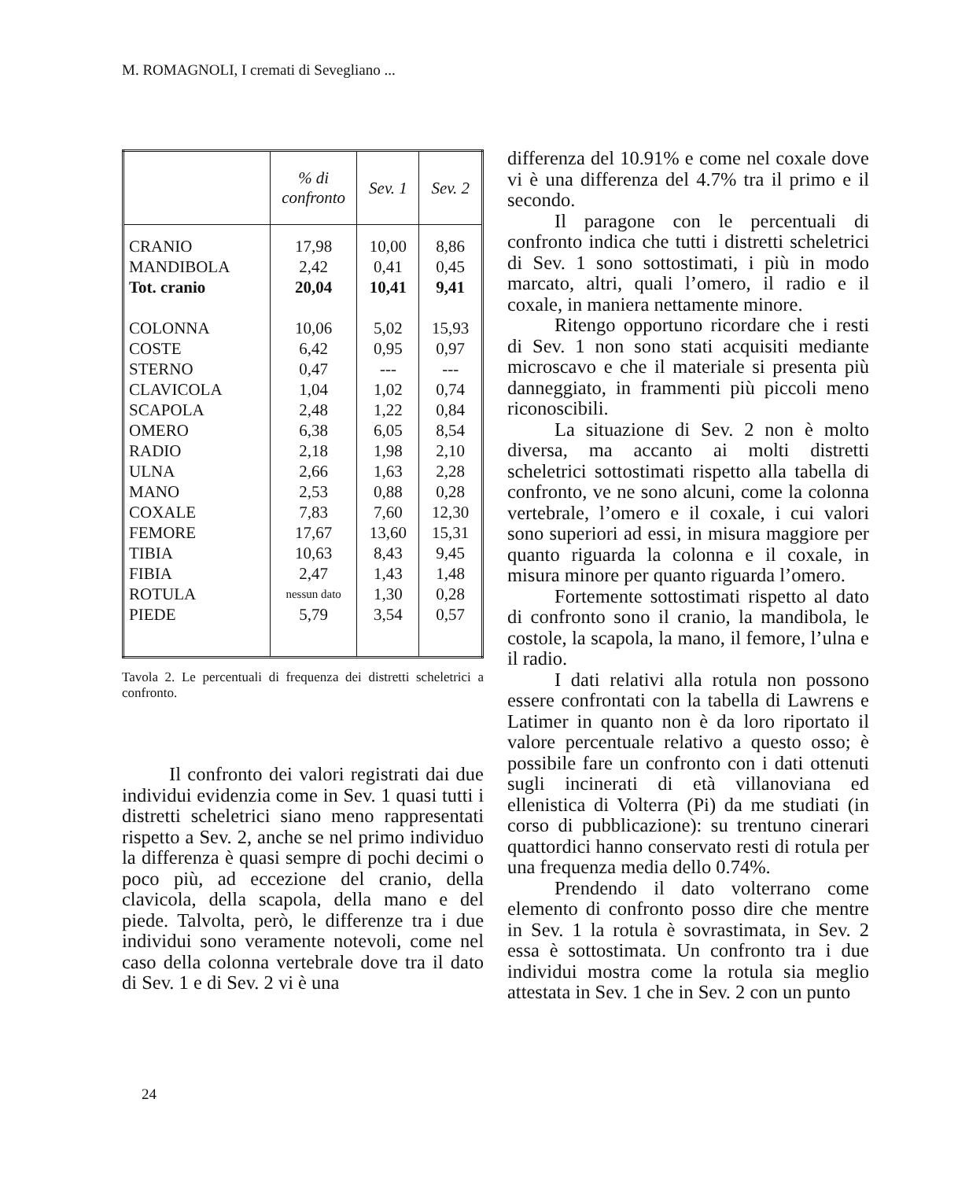M. ROMAGNOLI, I cremati di Sevegliano ...
| | % di confronto | Sev. 1 | Sev. 2 |
| --- | --- | --- | --- |
| CRANIO | 17,98 | 10,00 | 8,86 |
| MANDIBOLA | 2,42 | 0,41 | 0,45 |
| Tot. cranio | 20,04 | 10,41 | 9,41 |
| COLONNA | 10,06 | 5,02 | 15,93 |
| COSTE | 6,42 | 0,95 | 0,97 |
| STERNO | 0,47 | --- | --- |
| CLAVICOLA | 1,04 | 1,02 | 0,74 |
| SCAPOLA | 2,48 | 1,22 | 0,84 |
| OMERO | 6,38 | 6,05 | 8,54 |
| RADIO | 2,18 | 1,98 | 2,10 |
| ULNA | 2,66 | 1,63 | 2,28 |
| MANO | 2,53 | 0,88 | 0,28 |
| COXALE | 7,83 | 7,60 | 12,30 |
| FEMORE | 17,67 | 13,60 | 15,31 |
| TIBIA | 10,63 | 8,43 | 9,45 |
| FIBIA | 2,47 | 1,43 | 1,48 |
| ROTULA | nessun dato | 1,30 | 0,28 |
| PIEDE | 5,79 | 3,54 | 0,57 |
Tavola 2. Le percentuali di frequenza dei distretti scheletrici a confronto.
Il confronto dei valori registrati dai due individui evidenzia come in Sev. 1 quasi tutti i distretti scheletrici siano meno rappresentati rispetto a Sev. 2, anche se nel primo individuo la differenza è quasi sempre di pochi decimi o poco più, ad eccezione del cranio, della clavicola, della scapola, della mano e del piede. Talvolta, però, le differenze tra i due individui sono veramente notevoli, come nel caso della colonna vertebrale dove tra il dato di Sev. 1 e di Sev. 2 vi è una
differenza del 10.91% e come nel coxale dove vi è una differenza del 4.7% tra il primo e il secondo.
Il paragone con le percentuali di confronto indica che tutti i distretti scheletrici di Sev. 1 sono sottostimati, i più in modo marcato, altri, quali l’omero, il radio e il coxale, in maniera nettamente minore.
Ritengo opportuno ricordare che i resti di Sev. 1 non sono stati acquisiti mediante microscavo e che il materiale si presenta più danneggiato, in frammenti più piccoli meno riconoscibili.
La situazione di Sev. 2 non è molto diversa, ma accanto ai molti distretti scheletrici sottostimati rispetto alla tabella di confronto, ve ne sono alcuni, come la colonna vertebrale, l’omero e il coxale, i cui valori sono superiori ad essi, in misura maggiore per quanto riguarda la colonna e il coxale, in misura minore per quanto riguarda l’omero.
Fortemente sottostimati rispetto al dato di confronto sono il cranio, la mandibola, le costole, la scapola, la mano, il femore, l’ulna e il radio.
I dati relativi alla rotula non possono essere confrontati con la tabella di Lawrens e Latimer in quanto non è da loro riportato il valore percentuale relativo a questo osso; è possibile fare un confronto con i dati ottenuti sugli incinerati di età villanoviana ed ellenistica di Volterra (Pi) da me studiati (in corso di pubblicazione): su trentuno cinerari quattordici hanno conservato resti di rotula per una frequenza media dello 0.74%.
Prendendo il dato volterrano come elemento di confronto posso dire che mentre in Sev. 1 la rotula è sovrastimata, in Sev. 2 essa è sottostimata. Un confronto tra i due individui mostra come la rotula sia meglio attestata in Sev. 1 che in Sev. 2 con un punto
24